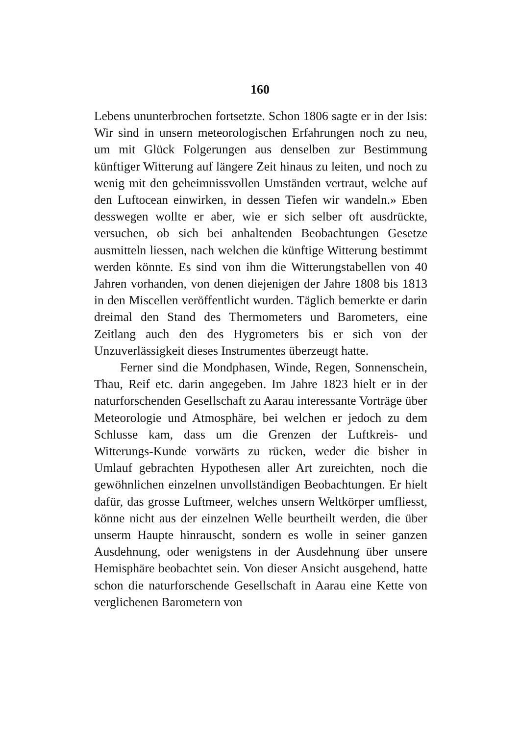160
Lebens ununterbrochen fortsetzte. Schon 1806 sagte er in der Isis: Wir sind in unsern meteorologischen Erfahrungen noch zu neu, um mit Glück Folgerungen aus denselben zur Bestimmung künftiger Witterung auf längere Zeit hinaus zu leiten, und noch zu wenig mit den geheimnissvollen Umständen vertraut, welche auf den Luftocean einwirken, in dessen Tiefen wir wandeln.» Eben desswegen wollte er aber, wie er sich selber oft ausdrückte, versuchen, ob sich bei anhaltenden Beobachtungen Gesetze ausmitteln liessen, nach welchen die künftige Witterung bestimmt werden könnte. Es sind von ihm die Witterungstabellen von 40 Jahren vorhanden, von denen diejenigen der Jahre 1808 bis 1813 in den Miscellen veröffentlicht wurden. Täglich bemerkte er darin dreimal den Stand des Thermometers und Barometers, eine Zeitlang auch den des Hygrometers bis er sich von der Unzuverlässigkeit dieses Instrumentes überzeugt hatte.
Ferner sind die Mondphasen, Winde, Regen, Sonnenschein, Thau, Reif etc. darin angegeben. Im Jahre 1823 hielt er in der naturforschenden Gesellschaft zu Aarau interessante Vorträge über Meteorologie und Atmosphäre, bei welchen er jedoch zu dem Schlusse kam, dass um die Grenzen der Luftkreis- und Witterungs-Kunde vorwärts zu rücken, weder die bisher in Umlauf gebrachten Hypothesen aller Art zureichten, noch die gewöhnlichen einzelnen unvollständigen Beobachtungen. Er hielt dafür, das grosse Luftmeer, welches unsern Weltkörper umfliesst, könne nicht aus der einzelnen Welle beurtheilt werden, die über unserm Haupte hinrauscht, sondern es wolle in seiner ganzen Ausdehnung, oder wenigstens in der Ausdehnung über unsere Hemisphäre beobachtet sein. Von dieser Ansicht ausgehend, hatte schon die naturforschende Gesellschaft in Aarau eine Kette von verglichenen Barometern von